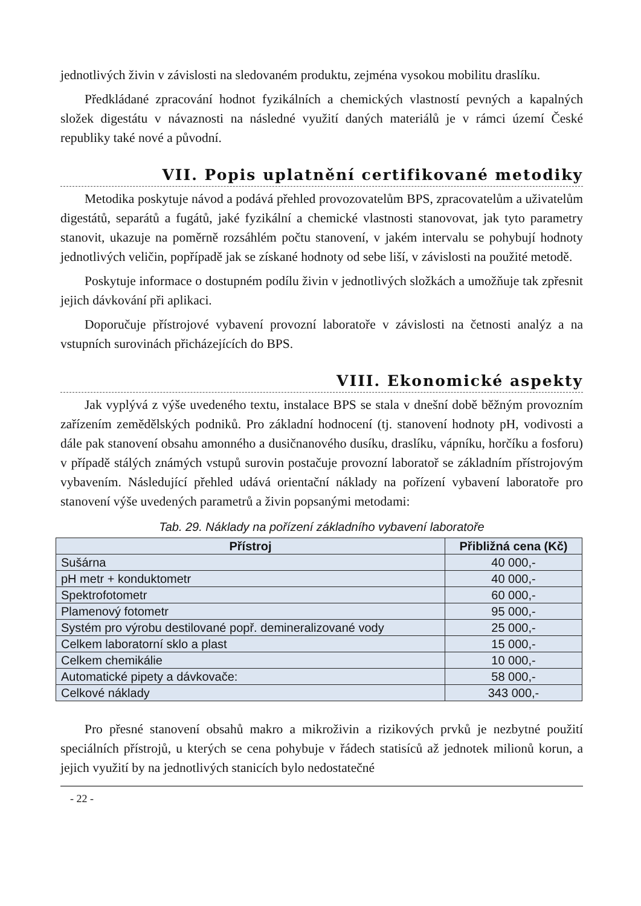jednotlivých živin v závislosti na sledovaném produktu, zejména vysokou mobilitu draslíku.
Předkládané zpracování hodnot fyzikálních a chemických vlastností pevných a kapalných složek digestátu v návaznosti na následné využití daných materiálů je v rámci území České republiky také nové a původní.
VII. Popis uplatnění certifikované metodiky
Metodika poskytuje návod a podává přehled provozovatelům BPS, zpracovatelům a uživatelům digestátů, separátů a fugátů, jaké fyzikální a chemické vlastnosti stanovovat, jak tyto parametry stanovit, ukazuje na poměrně rozsáhlém počtu stanovení, v jakém intervalu se pohybují hodnoty jednotlivých veličin, popřípadě jak se získané hodnoty od sebe liší, v závislosti na použité metodě.
Poskytuje informace o dostupném podílu živin v jednotlivých složkách a umožňuje tak zpřesnit jejich dávkování při aplikaci.
Doporučuje přístrojové vybavení provozní laboratoře v závislosti na četnosti analýz a na vstupních surovinách přicházejících do BPS.
VIII. Ekonomické aspekty
Jak vyplývá z výše uvedeného textu, instalace BPS se stala v dnešní době běžným provozním zařízením zemědělských podniků. Pro základní hodnocení (tj. stanovení hodnoty pH, vodivosti a dále pak stanovení obsahu amonného a dusičnanového dusíku, draslíku, vápníku, horčíku a fosforu) v případě stálých známých vstupů surovin postačuje provozní laboratoř se základním přístrojovým vybavením. Následující přehled udává orientační náklady na pořízení vybavení laboratoře pro stanovení výše uvedených parametrů a živin popsanými metodami:
Tab. 29. Náklady na pořízení základního vybavení laboratoře
| Přístroj | Přibližná cena (Kč) |
| --- | --- |
| Sušárna | 40 000,- |
| pH metr + konduktometr | 40 000,- |
| Spektrofotometr | 60 000,- |
| Plamenový fotometr | 95 000,- |
| Systém pro výrobu destilované popř. demineralizované vody | 25 000,- |
| Celkem laboratorní sklo a plast | 15 000,- |
| Celkem chemikálie | 10 000,- |
| Automatické pipety a dávkovače: | 58 000,- |
| Celkové náklady | 343 000,- |
Pro přesné stanovení obsahů makro a mikroživin a rizikových prvků je nezbytné použití speciálních přístrojů, u kterých se cena pohybuje v řádech statisíců až jednotek milionů korun, a jejich využití by na jednotlivých stanicích bylo nedostatečné
- 22 -